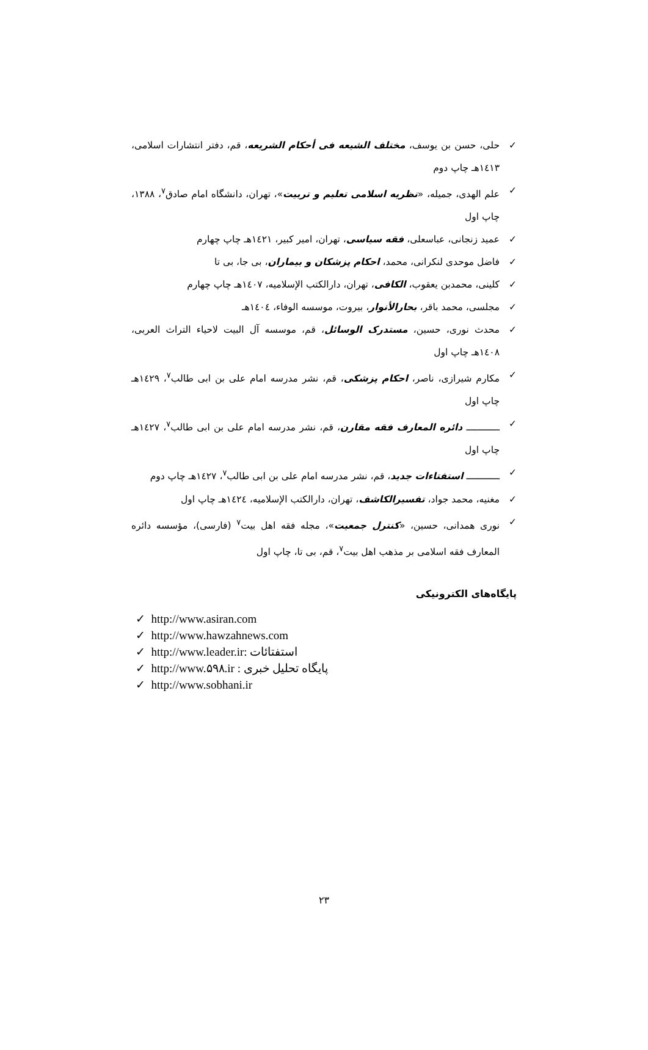✓ حلی، حسن بن یوسف، مختلف الشیعه فی أحکام الشریعه، قم، دفتر انتشارات اسلامی، ۱٤۱۳هـ چاپ دوم
✓ علم الهدی، جمیله، «نظریه اسلامی تعلیم و تربیت»، تهران، دانشگاه امام صادق<sup>۷</sup>، ۱۳۸۸، چاپ اول
✓ عمید زنجانی، عباسعلی، فقه سیاسی، تهران، امیر کبیر، ۱٤۲۱هـ چاپ چهارم
✓ فاضل موحدی لنکرانی، محمد، احکام پزشکان و بیماران، بی جا، بی تا
✓ کلینی، محمدبن یعقوب، الکافی، تهران، دارالکتب الإسلامیه، ۱٤۰۷هـ چاپ چهارم
✓ مجلسی، محمد باقر، بحارالأنوار، بیروت، موسسه الوفاء، ۱٤۰٤هـ
✓ محدث نوری، حسین، مستدرک الوسائل، قم، موسسه آل البیت لاحیاء التراث العربی، ۱٤۰۸هـ چاپ اول
✓ مکارم شیرازی، ناصر، احکام پزشکی، قم، نشر مدرسه امام علی بن ابی طالب<sup>۷</sup>، ۱٤۲۹هـ چاپ اول
✓ ــــــــــــ دائره المعارف فقه مقارن، قم، نشر مدرسه امام علی بن ابی طالب<sup>۷</sup>، ۱٤۲۷هـ چاپ اول
✓ ــــــــــــ استفتاءات جدید، قم، نشر مدرسه امام علی بن ابی طالب<sup>۷</sup>، ۱٤۲۷هـ چاپ دوم
✓ مغنیه، محمد جواد، تفسیرالکاشف، تهران، دارالکتب الإسلامیه، ۱٤۲٤هـ چاپ اول
✓ نوری همدانی، حسین، «کنترل جمعیت»، مجله فقه اهل بیت<sup>۷</sup> (فارسی)، مؤسسه دائره المعارف فقه اسلامی بر مذهب اهل بیت<sup>۷</sup>، قم، بی تا، چاپ اول
پایگاه‌های الکترونیکی
✓ http://www.asiran.com
✓ http://www.hawzahnews.com
✓ http://www.leader.ir: استفتائات
✓ http://www.۵۹۸.ir : پایگاه تحلیل خبری
✓ http://www.sobhani.ir
۲۳